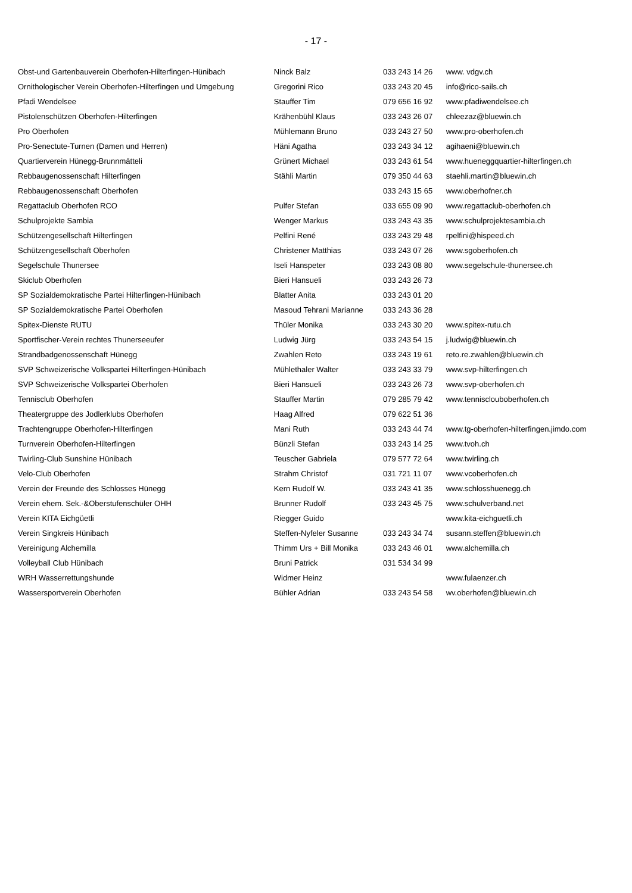- 17 -
| Obst-und Gartenbauverein Oberhofen-Hilterfingen-Hünibach | Ninck Balz | 033 243 14 26 | www. vdgv.ch |
| Ornithologischer Verein Oberhofen-Hilterfingen und Umgebung | Gregorini Rico | 033 243 20 45 | info@rico-sails.ch |
| Pfadi Wendelsee | Stauffer Tim | 079 656 16 92 | www.pfadiwendelsee.ch |
| Pistolenschützen Oberhofen-Hilterfingen | Krähenbühl Klaus | 033 243 26 07 | chleezaz@bluewin.ch |
| Pro Oberhofen | Mühlemann Bruno | 033 243 27 50 | www.pro-oberhofen.ch |
| Pro-Senectute-Turnen (Damen und Herren) | Häni Agatha | 033 243 34 12 | agihaeni@bluewin.ch |
| Quartierverein Hünegg-Brunnmätteli | Grünert Michael | 033 243 61 54 | www.hueneggquartier-hilterfingen.ch |
| Rebbaugenossenschaft Hilterfingen | Stähli Martin | 079 350 44 63 | staehli.martin@bluewin.ch |
| Rebbaugenossenschaft Oberhofen | | 033 243 15 65 | www.oberhofner.ch |
| Regattaclub Oberhofen RCO | Pulfer Stefan | 033 655 09 90 | www.regattaclub-oberhofen.ch |
| Schulprojekte Sambia | Wenger Markus | 033 243 43 35 | www.schulprojektesambia.ch |
| Schützengesellschaft Hilterfingen | Pelfini René | 033 243 29 48 | rpelfini@hispeed.ch |
| Schützengesellschaft Oberhofen | Christener Matthias | 033 243 07 26 | www.sgoberhofen.ch |
| Segelschule Thunersee | Iseli Hanspeter | 033 243 08 80 | www.segelschule-thunersee.ch |
| Skiclub Oberhofen | Bieri Hansueli | 033 243 26 73 | |
| SP Sozialdemokratische Partei Hilterfingen-Hünibach | Blatter Anita | 033 243 01 20 | |
| SP Sozialdemokratische Partei Oberhofen | Masoud Tehrani Marianne | 033 243 36 28 | |
| Spitex-Dienste RUTU | Thüler Monika | 033 243 30 20 | www.spitex-rutu.ch |
| Sportfischer-Verein rechtes Thunerseeufer | Ludwig Jürg | 033 243 54 15 | j.ludwig@bluewin.ch |
| Strandbadgenossenschaft Hünegg | Zwahlen Reto | 033 243 19 61 | reto.re.zwahlen@bluewin.ch |
| SVP Schweizerische Volkspartei Hilterfingen-Hünibach | Mühlethaler Walter | 033 243 33 79 | www.svp-hilterfingen.ch |
| SVP Schweizerische Volkspartei Oberhofen | Bieri Hansueli | 033 243 26 73 | www.svp-oberhofen.ch |
| Tennisclub Oberhofen | Stauffer Martin | 079 285 79 42 | www.tennisclouboberhofen.ch |
| Theatergruppe des Jodlerklubs Oberhofen | Haag Alfred | 079 622 51 36 | |
| Trachtengruppe Oberhofen-Hilterfingen | Mani Ruth | 033 243 44 74 | www.tg-oberhofen-hilterfingen.jimdo.com |
| Turnverein Oberhofen-Hilterfingen | Bünzli Stefan | 033 243 14 25 | www.tvoh.ch |
| Twirling-Club Sunshine Hünibach | Teuscher Gabriela | 079 577 72 64 | www.twirling.ch |
| Velo-Club Oberhofen | Strahm Christof | 031 721 11 07 | www.vcoberhofen.ch |
| Verein der Freunde des Schlosses Hünegg | Kern Rudolf W. | 033 243 41 35 | www.schlosshuenegg.ch |
| Verein ehem. Sek.-&Oberstufenschüler OHH | Brunner Rudolf | 033 243 45 75 | www.schulverband.net |
| Verein KITA Eichgüetli | Riegger Guido | | www.kita-eichguetli.ch |
| Verein Singkreis Hünibach | Steffen-Nyfeler Susanne | 033 243 34 74 | susann.steffen@bluewin.ch |
| Vereinigung Alchemilla | Thimm Urs + Bill Monika | 033 243 46 01 | www.alchemilla.ch |
| Volleyball Club Hünibach | Bruni Patrick | 031 534 34 99 | |
| WRH Wasserrettungshunde | Widmer Heinz | | www.fulaenzer.ch |
| Wassersportverein Oberhofen | Bühler Adrian | 033 243 54 58 | wv.oberhofen@bluewin.ch |